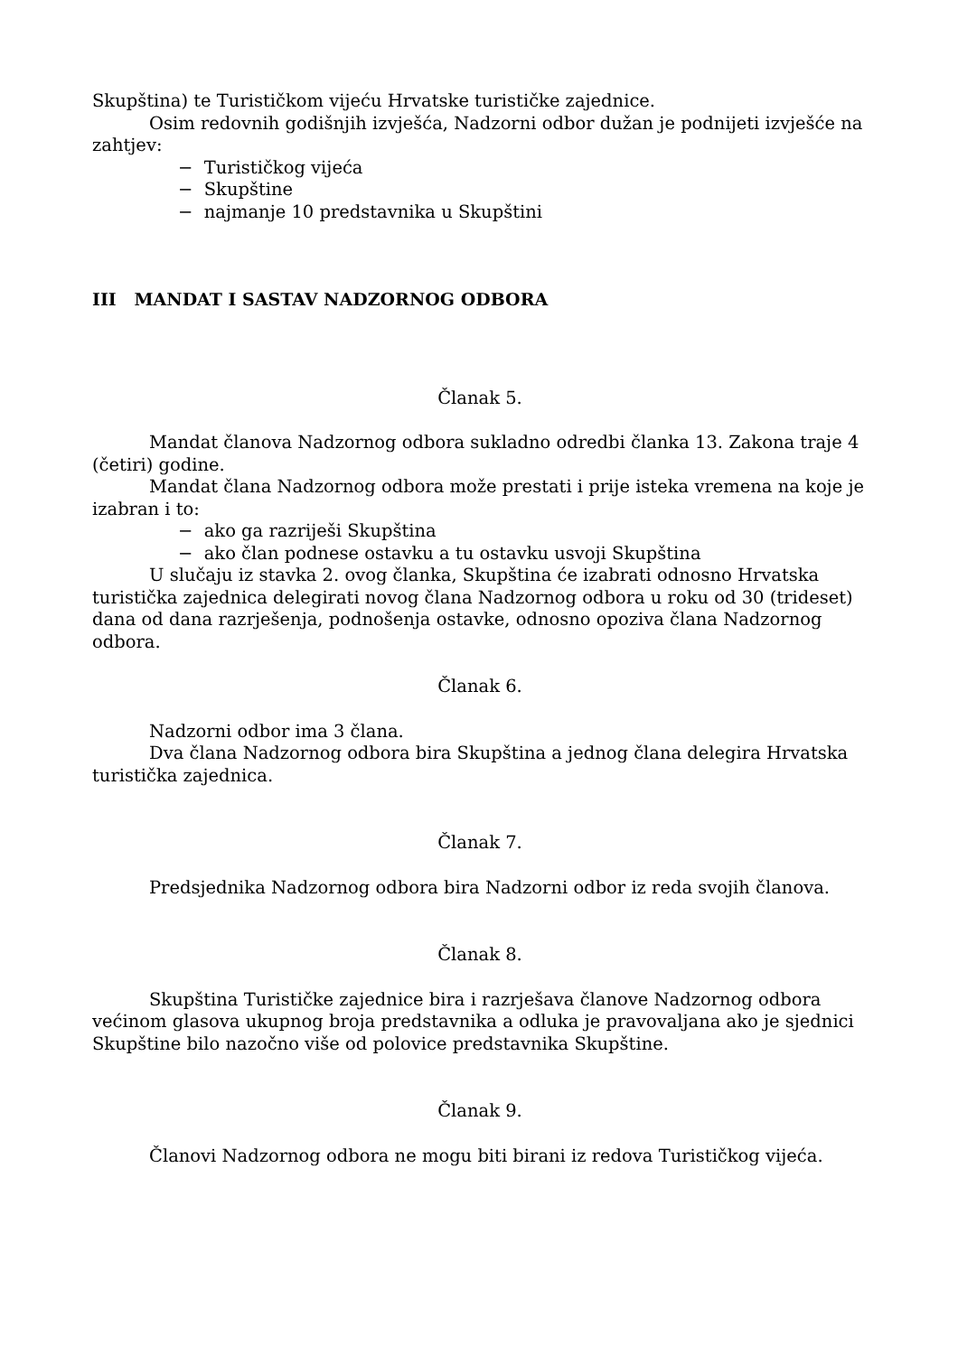Skupština) te Turističkom vijeću Hrvatske turističke zajednice.
Osim redovnih godišnjih izvješća, Nadzorni odbor dužan je podnijeti izvješće na zahtjev:
− Turističkog vijeća
− Skupštine
− najmanje 10 predstavnika u Skupštini
III MANDAT I SASTAV NADZORNOG ODBORA
Članak 5.
Mandat članova Nadzornog odbora sukladno odredbi članka 13. Zakona traje 4 (četiri) godine.
Mandat člana Nadzornog odbora može prestati i prije isteka vremena na koje je izabran i to:
− ako ga razriješi Skupština
− ako član podnese ostavku a tu ostavku usvoji Skupština
U slučaju iz stavka 2. ovog članka, Skupština će izabrati odnosno Hrvatska turistička zajednica delegirati novog člana Nadzornog odbora u roku od 30 (trideset) dana od dana razrješenja, podnošenja ostavke, odnosno opoziva člana Nadzornog odbora.
Članak 6.
Nadzorni odbor ima 3 člana.
Dva člana Nadzornog odbora bira Skupština a jednog člana delegira Hrvatska turistička zajednica.
Članak 7.
Predsjednika Nadzornog odbora bira Nadzorni odbor iz reda svojih članova.
Članak 8.
Skupština Turističke zajednice bira i razrješava članove Nadzornog odbora većinom glasova ukupnog broja predstavnika a odluka je pravovaljana ako je sjednici Skupštine bilo nazočno više od polovice predstavnika Skupštine.
Članak 9.
Članovi Nadzornog odbora ne mogu biti birani iz redova Turističkog vijeća.